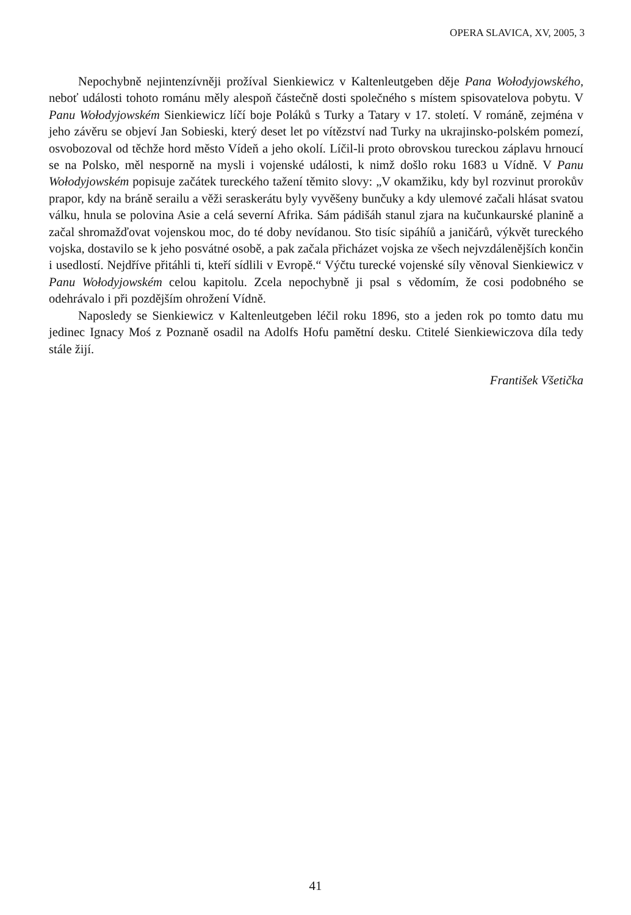OPERA SLAVICA, XV, 2005, 3
Nepochybně nejintenzívněji prožíval Sienkiewicz v Kaltenleutgeben děje Pana Wołodyjowského, neboť události tohoto románu měly alespoň částečně dosti společného s místem spisovatelova pobytu. V Panu Wołodyjowském Sienkiewicz líčí boje Poláků s Turky a Tatary v 17. století. V románě, zejména v jeho závěru se objeví Jan Sobieski, který deset let po vítězství nad Turky na ukrajinsko-polském pomezí, osvobozoval od těchže hord město Vídeň a jeho okolí. Líčil-li proto obrovskou tureckou záplavu hrnoucí se na Polsko, měl nesporně na mysli i vojenské události, k nimž došlo roku 1683 u Vídně. V Panu Wołodyjowském popisuje začátek tureckého tažení těmito slovy: „V okamžiku, kdy byl rozvinut prorokův prapor, kdy na bráně serailu a věži seraskerátu byly vyvěšeny bunčuky a kdy ulemové začali hlásat svatou válku, hnula se polovina Asie a celá severní Afrika. Sám pádišáh stanul zjara na kučunkaurské planině a začal shromažďovat vojenskou moc, do té doby nevídanou. Sto tisíc sipáhíů a janičárů, výkvět tureckého vojska, dostavilo se k jeho posvátné osobě, a pak začala přicházet vojska ze všech nejvzdálenějších končin i usedlostí. Nejdříve přitáhli ti, kteří sídlili v Evropě.“ Výčtu turecké vojenské síly věnoval Sienkiewicz v Panu Wołodyjowském celou kapitolu. Zcela nepochybně ji psal s vědomím, že cosi podobného se odehrávalo i při pozdějším ohrožení Vídně.
Naposledy se Sienkiewicz v Kaltenleutgeben léčil roku 1896, sto a jeden rok po tomto datu mu jedinec Ignacy Moś z Poznaně osadil na Adolfs Hofu pamětní desku. Ctitelé Sienkiewiczova díla tedy stále žijí.
František Všetička
41